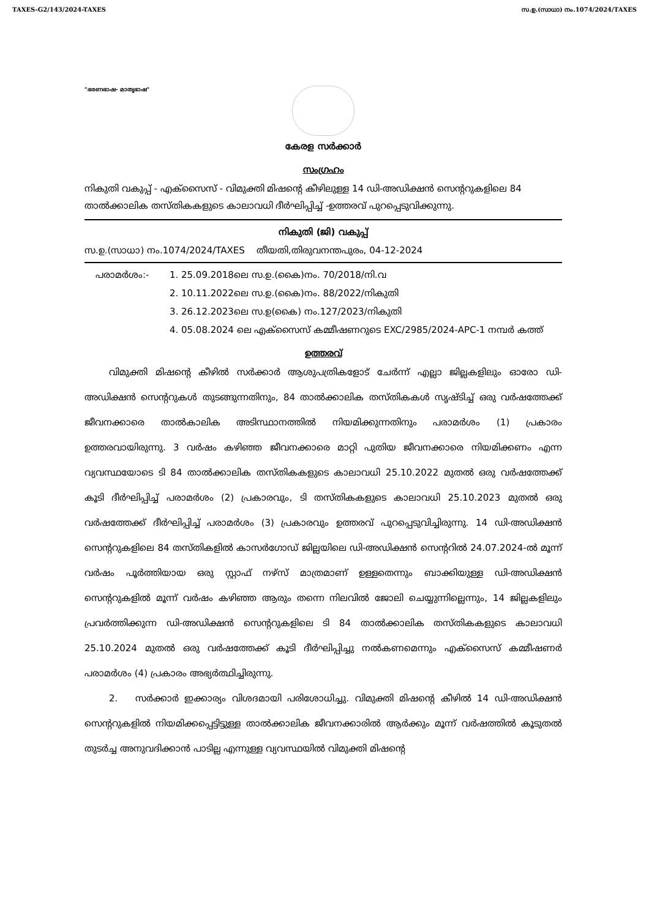TAXES-G2/143/2024-TAXES സ.ഉ.(സാധാ) നം.1074/2024/TAXES
"ഭരണഭാഷ- മാതൃഭാഷ"
കേരള സർക്കാർ
സംഗ്രഹം
നികുതി വകുപ്പ് - എക്സൈസ് - വിമുക്തി മിഷന്റെ കീഴിലുള്ള 14 ഡി-അഡിക്ഷൻ സെന്ററുകളിലെ 84 താൽക്കാലിക തസ്തികകളുടെ കാലാവധി ദീർഘിപ്പിച്ച് -ഉത്തരവ് പുറപ്പെടുവിക്കുന്നു.
നികുതി (ജി) വകുപ്പ്
സ.ഉ.(സാധാ) നം.1074/2024/TAXES തീയതി,തിരുവനന്തപുരം, 04-12-2024
പരാമർശം:- 1. 25.09.2018ലെ സ.ഉ.(കൈ)നം. 70/2018/നി.വ
2. 10.11.2022ലെ സ.ഉ.(കൈ)നം. 88/2022/നികുതി
3. 26.12.2023ലെ സ.ഉ(കൈ) നം.127/2023/നികുതി
4. 05.08.2024 ലെ എക്സൈസ് കമ്മീഷണറുടെ EXC/2985/2024-APC-1 നമ്പർ കത്ത്
ഉത്തരവ്
വിമുക്തി മിഷന്റെ കീഴിൽ സർക്കാർ ആശുപത്രികളോട് ചേർന്ന് എല്ലാ ജില്ലകളിലും ഓരോ ഡി-അഡിക്ഷൻ സെന്ററുകൾ തുടങ്ങുന്നതിനും, 84 താൽക്കാലിക തസ്തികകൾ സൃഷ്ടിച്ച് ഒരു വർഷത്തേക്ക് ജീവനക്കാരെ താൽകാലിക അടിസ്ഥാനത്തിൽ നിയമിക്കുന്നതിനും പരാമർശം (1) പ്രകാരം ഉത്തരവായിരുന്നു. 3 വർഷം കഴിഞ്ഞ ജീവനക്കാരെ മാറ്റി പുതിയ ജീവനക്കാരെ നിയമിക്കണം എന്ന വ്യവസ്ഥയോടെ ടി 84 താൽക്കാലിക തസ്തികകളുടെ കാലാവധി 25.10.2022 മുതൽ ഒരു വർഷത്തേക്ക് കൂടി ദീർഘിപ്പിച്ച് പരാമർശം (2) പ്രകാരവും, ടി തസ്തികകളുടെ കാലാവധി 25.10.2023 മുതൽ ഒരു വർഷത്തേക്ക് ദീർഘിപ്പിച്ച് പരാമർശം (3) പ്രകാരവും ഉത്തരവ് പുറപ്പെടുവിച്ചിരുന്നു. 14 ഡി-അഡിക്ഷൻ സെന്ററുകളിലെ 84 തസ്തികളിൽ കാസർഗോഡ് ജില്ലയിലെ ഡി-അഡിക്ഷൻ സെന്ററിൽ 24.07.2024-ൽ മൂന്ന് വർഷം പൂർത്തിയായ ഒരു സ്റ്റാഫ് നഴ്സ് മാത്രമാണ് ഉള്ളതെന്നും ബാക്കിയുള്ള ഡി-അഡിക്ഷൻ സെന്ററുകളിൽ മൂന്ന് വർഷം കഴിഞ്ഞ ആരും തന്നെ നിലവിൽ ജോലി ചെയ്യുന്നില്ലെന്നും, 14 ജില്ലകളിലും പ്രവർത്തിക്കുന്ന ഡി-അഡിക്ഷൻ സെന്ററുകളിലെ ടി 84 താൽക്കാലിക തസ്തികകളുടെ കാലാവധി 25.10.2024 മുതൽ ഒരു വർഷത്തേക്ക് കൂടി ദീർഘിപ്പിച്ചു നൽകണമെന്നും എക്സൈസ് കമ്മീഷണർ പരാമർശം (4) പ്രകാരം അഭ്യർത്ഥിച്ചിരുന്നു.
2. സർക്കാർ ഇക്കാര്യം വിശദമായി പരിശോധിച്ചു. വിമുക്തി മിഷന്റെ കീഴിൽ 14 ഡി-അഡിക്ഷൻ സെന്ററുകളിൽ നിയമിക്കപ്പെട്ടിട്ടുള്ള താൽക്കാലിക ജീവനക്കാരിൽ ആർക്കും മൂന്ന് വർഷത്തിൽ കൂടുതൽ തുടർച്ച അനുവദിക്കാൻ പാടില്ല എന്നുള്ള വ്യവസ്ഥയിൽ വിമുക്തി മിഷന്റെ